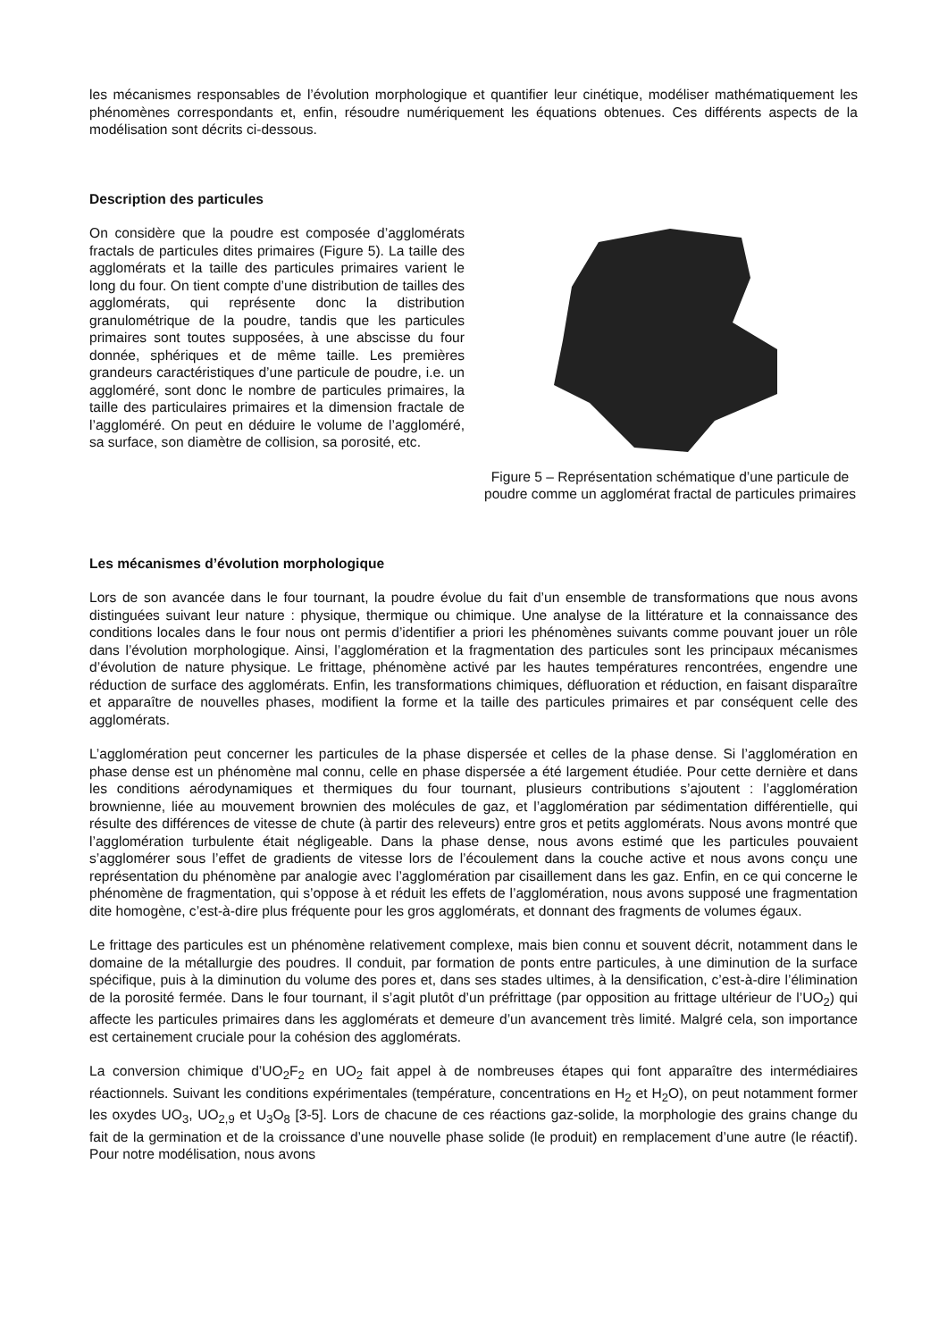les mécanismes responsables de l’évolution morphologique et quantifier leur cinétique, modéliser mathématiquement les phénomènes correspondants et, enfin, résoudre numériquement les équations obtenues. Ces différents aspects de la modélisation sont décrits ci-dessous.
Description des particules
On considère que la poudre est composée d’agglomérats fractals de particules dites primaires (Figure 5). La taille des agglomérats et la taille des particules primaires varient le long du four. On tient compte d’une distribution de tailles des agglomérats, qui représente donc la distribution granulométrique de la poudre, tandis que les particules primaires sont toutes supposées, à une abscisse du four donnée, sphériques et de même taille. Les premières grandeurs caractéristiques d’une particule de poudre, i.e. un aggloméré, sont donc le nombre de particules primaires, la taille des particulaires primaires et la dimension fractale de l’aggloméré. On peut en déduire le volume de l’aggloméré, sa surface, son diamètre de collision, sa porosité, etc.
Figure 5 – Représentation schématique d’une particule de poudre comme un agglomérat fractal de particules primaires
Les mécanismes d’évolution morphologique
Lors de son avancée dans le four tournant, la poudre évolue du fait d’un ensemble de transformations que nous avons distinguées suivant leur nature : physique, thermique ou chimique. Une analyse de la littérature et la connaissance des conditions locales dans le four nous ont permis d’identifier a priori les phénomènes suivants comme pouvant jouer un rôle dans l’évolution morphologique. Ainsi, l’agglomération et la fragmentation des particules sont les principaux mécanismes d’évolution de nature physique. Le frittage, phénomène activé par les hautes températures rencontrées, engendre une réduction de surface des agglomérats. Enfin, les transformations chimiques, défluoration et réduction, en faisant disparaître et apparaître de nouvelles phases, modifient la forme et la taille des particules primaires et par conséquent celle des agglomérats.
L’agglomération peut concerner les particules de la phase dispersée et celles de la phase dense. Si l’agglomération en phase dense est un phénomène mal connu, celle en phase dispersée a été largement étudiée. Pour cette dernière et dans les conditions aérodynamiques et thermiques du four tournant, plusieurs contributions s’ajoutent : l’agglomération brownienne, liée au mouvement brownien des molécules de gaz, et l’agglomération par sédimentation différentielle, qui résulte des différences de vitesse de chute (à partir des releveurs) entre gros et petits agglomérats. Nous avons montré que l’agglomération turbulente était négligeable. Dans la phase dense, nous avons estimé que les particules pouvaient s’agglomérer sous l’effet de gradients de vitesse lors de l’écoulement dans la couche active et nous avons conçu une représentation du phénomène par analogie avec l’agglomération par cisaillement dans les gaz. Enfin, en ce qui concerne le phénomène de fragmentation, qui s’oppose à et réduit les effets de l’agglomération, nous avons supposé une fragmentation dite homogène, c’est-à-dire plus fréquente pour les gros agglomérats, et donnant des fragments de volumes égaux.
Le frittage des particules est un phénomène relativement complexe, mais bien connu et souvent décrit, notamment dans le domaine de la métallurgie des poudres. Il conduit, par formation de ponts entre particules, à une diminution de la surface spécifique, puis à la diminution du volume des pores et, dans ses stades ultimes, à la densification, c’est-à-dire l’élimination de la porosité fermée. Dans le four tournant, il s’agit plutôt d’un préfrittage (par opposition au frittage ultérieur de l’UO<sub>2</sub>) qui affecte les particules primaires dans les agglomérats et demeure d’un avancement très limité. Malgré cela, son importance est certainement cruciale pour la cohésion des agglomérats.
La conversion chimique d’UO<sub>2</sub>F<sub>2</sub> en UO<sub>2</sub> fait appel à de nombreuses étapes qui font apparaître des intermédiaires réactionnels. Suivant les conditions expérimentales (température, concentrations en H<sub>2</sub> et H<sub>2</sub>O), on peut notamment former les oxydes UO<sub>3</sub>, UO<sub>2,9</sub> et U<sub>3</sub>O<sub>8</sub> [3-5]. Lors de chacune de ces réactions gaz-solide, la morphologie des grains change du fait de la germination et de la croissance d’une nouvelle phase solide (le produit) en remplacement d’une autre (le réactif). Pour notre modélisation, nous avons